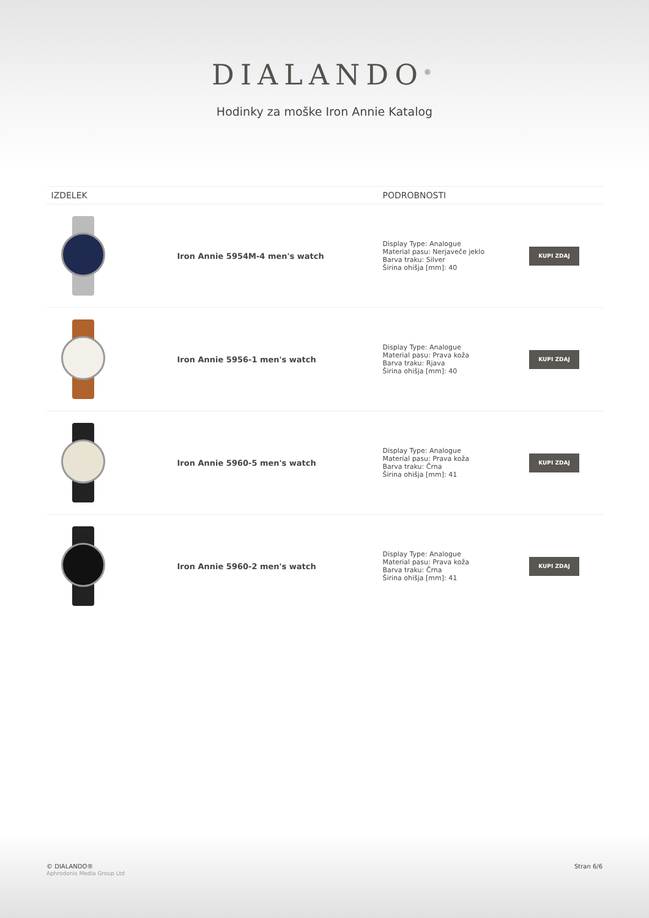DIALANDO<sup>®</sup>
Hodinky za moške Iron Annie Katalog
| IZDELEK | | PODROBNOSTI | |
| --- | --- | --- | --- |
| | Iron Annie 5954M-4 men's watch | Display Type: Analogue Material pasu: Nerjaveče jeklo Barva traku: Silver Širina ohišja [mm]: 40 | KUPI ZDAJ |
| | Iron Annie 5956-1 men's watch | Display Type: Analogue Material pasu: Prava koža Barva traku: Rjava Širina ohišja [mm]: 40 | KUPI ZDAJ |
| | Iron Annie 5960-5 men's watch | Display Type: Analogue Material pasu: Prava koža Barva traku: Črna Širina ohišja [mm]: 41 | KUPI ZDAJ |
| | Iron Annie 5960-2 men's watch | Display Type: Analogue Material pasu: Prava koža Barva traku: Črna Širina ohišja [mm]: 41 | KUPI ZDAJ |
© DIALANDO®
Aphrodonis Media Group Ltd
Stran 6/6